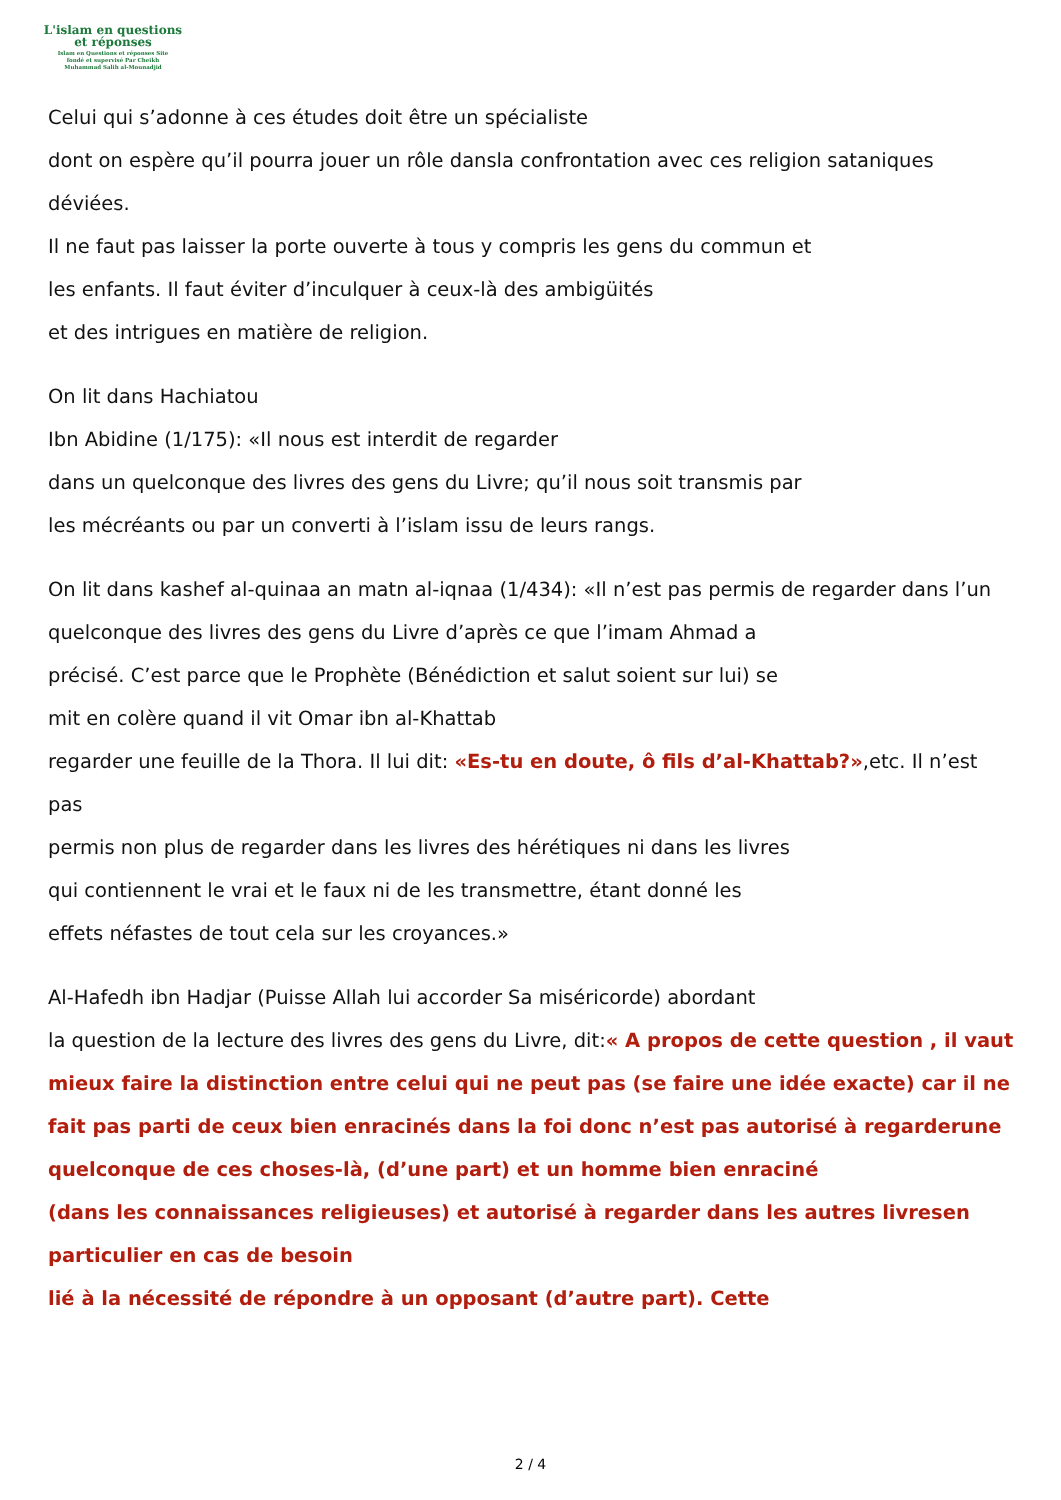L'islam en questions
et réponses
Islam en Questions et réponses Site
fondé et supervisé Par Cheikh
Muhammad Salih al-Mounadjid
Celui qui s’adonne à ces études doit être un spécialiste
dont on espère qu’il pourra jouer un rôle dansla confrontation avec ces religion sataniques déviées.
Il ne faut pas laisser la porte ouverte à tous y compris les gens du commun et
les enfants. Il faut éviter d’inculquer à ceux-là des ambigüités
et des intrigues en matière de religion.
On lit dans Hachiatou
Ibn Abidine (1/175): «Il nous est interdit de regarder
dans un quelconque des livres des gens du Livre; qu’il nous soit transmis par
les mécréants ou par un converti à l’islam issu de leurs rangs.
On lit dans kashef al-quinaa an matn al-iqnaa (1/434): «Il n’est pas permis de regarder dans l’un quelconque des livres des gens du Livre d’après ce que l’imam Ahmad a
précisé. C’est parce que le Prophète (Bénédiction et salut soient sur lui) se
mit en colère quand il vit Omar ibn al-Khattab
regarder une feuille de la Thora. Il lui dit: «Es-tu en doute, ô fils d’al-Khattab?»,etc. Il n’est pas
permis non plus de regarder dans les livres des hérétiques ni dans les livres
qui contiennent le vrai et le faux ni de les transmettre, étant donné les
effets néfastes de tout cela sur les croyances.»
Al-Hafedh ibn Hadjar (Puisse Allah lui accorder Sa miséricorde) abordant
la question de la lecture des livres des gens du Livre, dit:« A propos de cette question , il vaut mieux faire la distinction entre celui qui ne peut pas (se faire une idée exacte) car il ne fait pas parti de ceux bien enracinés dans la foi donc n’est pas autorisé à regarderune quelconque de ces choses-là, (d’une part) et un homme bien enraciné
(dans les connaissances religieuses) et autorisé à regarder dans les autres livresen particulier en cas de besoin
lié à la nécessité de répondre à un opposant (d’autre part). Cette
2 / 4